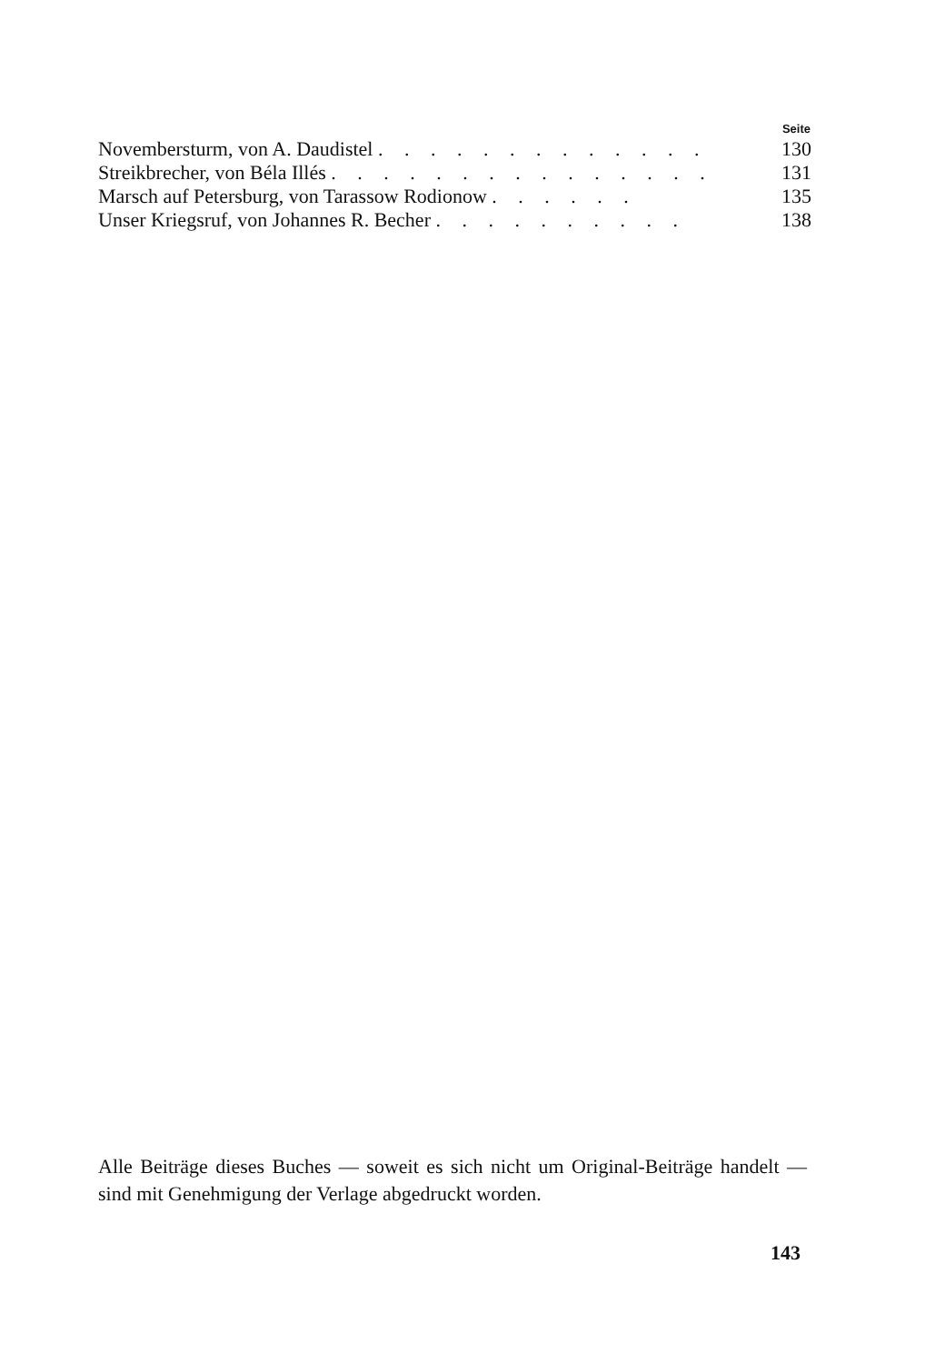| | Seite |
| --- | --- |
| Novembersturm, von A. Daudistel . . . . . . . . . . . . . | 130 |
| Streikbrecher, von Béla Illés . . . . . . . . . . . . . . . | 131 |
| Marsch auf Petersburg, von Tarassow Rodionow . . . . . . | 135 |
| Unser Kriegsruf, von Johannes R. Becher . . . . . . . . . . | 138 |
Alle Beiträge dieses Buches — soweit es sich nicht um Original-Beiträge handelt — sind mit Genehmigung der Verlage abgedruckt worden.
143